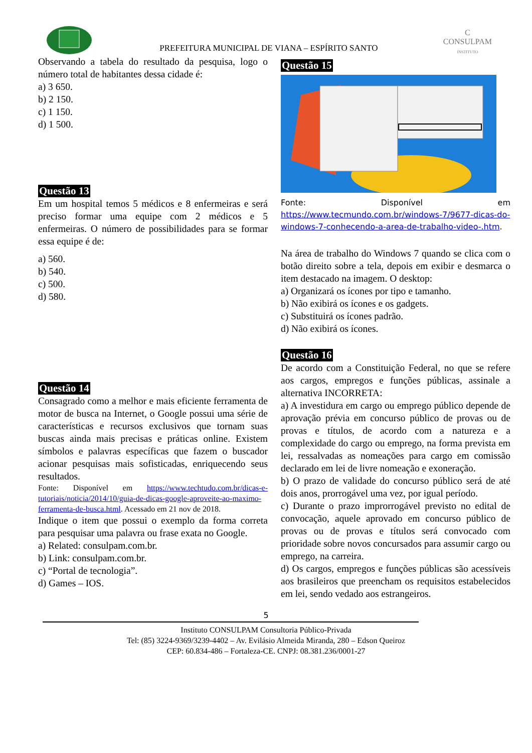PREFEITURA MUNICIPAL DE VIANA – ESPÍRITO SANTO
C
CONSULPAM
INSTITUTO
Observando a tabela do resultado da pesquisa, logo o número total de habitantes dessa cidade é:
a) 3 650.
b) 2 150.
c) 1 150.
d) 1 500.
Questão 13
Em um hospital temos 5 médicos e 8 enfermeiras e será preciso formar uma equipe com 2 médicos e 5 enfermeiras. O número de possibilidades para se formar essa equipe é de:
a) 560.
b) 540.
c) 500.
d) 580.
Questão 14
Consagrado como a melhor e mais eficiente ferramenta de motor de busca na Internet, o Google possui uma série de características e recursos exclusivos que tornam suas buscas ainda mais precisas e práticas online. Existem símbolos e palavras específicas que fazem o buscador acionar pesquisas mais sofisticadas, enriquecendo seus resultados.
Fonte: Disponível em https://www.techtudo.com.br/dicas-e-tutoriais/noticia/2014/10/guia-de-dicas-google-aproveite-ao-maximo-ferramenta-de-busca.html. Acessado em 21 nov de 2018.
Indique o item que possui o exemplo da forma correta para pesquisar uma palavra ou frase exata no Google.
a) Related: consulpam.com.br.
b) Link: consulpam.com.br.
c) “Portal de tecnologia”.
d) Games – IOS.
Questão 15
Fonte: Disponível em https://www.tecmundo.com.br/windows-7/9677-dicas-do-windows-7-conhecendo-a-area-de-trabalho-video-.htm.
Na área de trabalho do Windows 7 quando se clica com o botão direito sobre a tela, depois em exibir e desmarca o item destacado na imagem. O desktop:
a) Organizará os ícones por tipo e tamanho.
b) Não exibirá os ícones e os gadgets.
c) Substituirá os ícones padrão.
d) Não exibirá os ícones.
Questão 16
De acordo com a Constituição Federal, no que se refere aos cargos, empregos e funções públicas, assinale a alternativa INCORRETA:
a) A investidura em cargo ou emprego público depende de aprovação prévia em concurso público de provas ou de provas e títulos, de acordo com a natureza e a complexidade do cargo ou emprego, na forma prevista em lei, ressalvadas as nomeações para cargo em comissão declarado em lei de livre nomeação e exoneração.
b) O prazo de validade do concurso público será de até dois anos, prorrogável uma vez, por igual período.
c) Durante o prazo improrrogável previsto no edital de convocação, aquele aprovado em concurso público de provas ou de provas e títulos será convocado com prioridade sobre novos concursados para assumir cargo ou emprego, na carreira.
d) Os cargos, empregos e funções públicas são acessíveis aos brasileiros que preencham os requisitos estabelecidos em lei, sendo vedado aos estrangeiros.
5
Instituto CONSULPAM Consultoria Público-Privada
Tel: (85) 3224-9369/3239-4402 – Av. Evilásio Almeida Miranda, 280 – Edson Queiroz
CEP: 60.834-486 – Fortaleza-CE. CNPJ: 08.381.236/0001-27